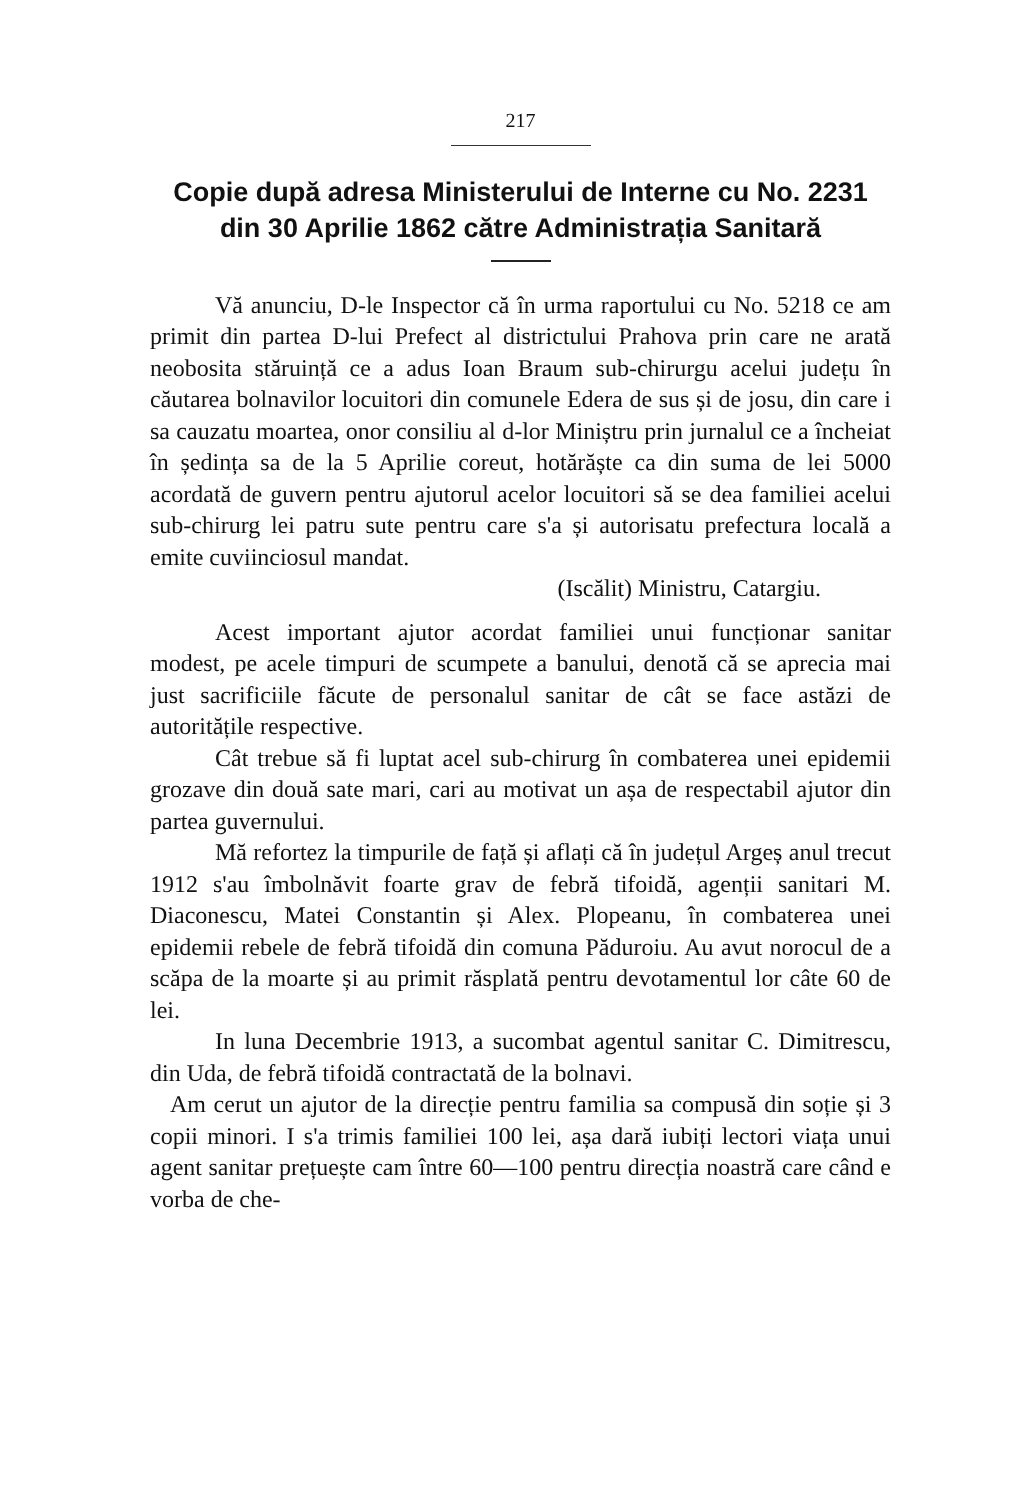217
Copie după adresa Ministerului de Interne cu No. 2231 din 30 Aprilie 1862 către Administrația Sanitară
Vă anunciu, D-le Inspector că în urma raportului cu No. 5218 ce am primit din partea D-lui Prefect al districtului Prahova prin care ne arată neobosita stăruință ce a adus Ioan Braum sub-chirurgu acelui județu în căutarea bolnavilor locuitori din comunele Edera de sus și de josu, din care i sa cauzatu moartea, onor consiliu al d-lor Miniștru prin jurnalul ce a încheiat în ședința sa de la 5 Aprilie coreut, hotărăște ca din suma de lei 5000 acordată de guvern pentru ajutorul acelor locuitori să se dea familiei acelui sub-chirurg lei patru sute pentru care s'a și autorisatu prefectura locală a emite cuviinciosul mandat.
(Iscălit) Ministru, Catargiu.
Acest important ajutor acordat familiei unui funcționar sanitar modest, pe acele timpuri de scumpete a banului, denotă că se aprecia mai just sacrificiile făcute de personalul sanitar de cât se face astăzi de autoritățile respective.
Cât trebue să fi luptat acel sub-chirurg în combaterea unei epidemii grozave din două sate mari, cari au motivat un așa de respectabil ajutor din partea guvernului.
Mă refortez la timpurile de față și aflați că în județul Argeș anul trecut 1912 s'au îmbolnăvit foarte grav de febră tifoidă, agenții sanitari M. Diaconescu, Matei Constantin și Alex. Plopeanu, în combaterea unei epidemii rebele de febră tifoidă din comuna Păduroiu. Au avut norocul de a scăpa de la moarte și au primit răsplată pentru devotamentul lor câte 60 de lei.
In luna Decembrie 1913, a sucombat agentul sanitar C. Dimitrescu, din Uda, de febră tifoidă contractată de la bolnavi.
Am cerut un ajutor de la direcție pentru familia sa compusă din soție și 3 copii minori. I s'a trimis familiei 100 lei, așa dară iubiți lectori viața unui agent sanitar prețuește cam între 60—100 pentru direcția noastră care când e vorba de che-